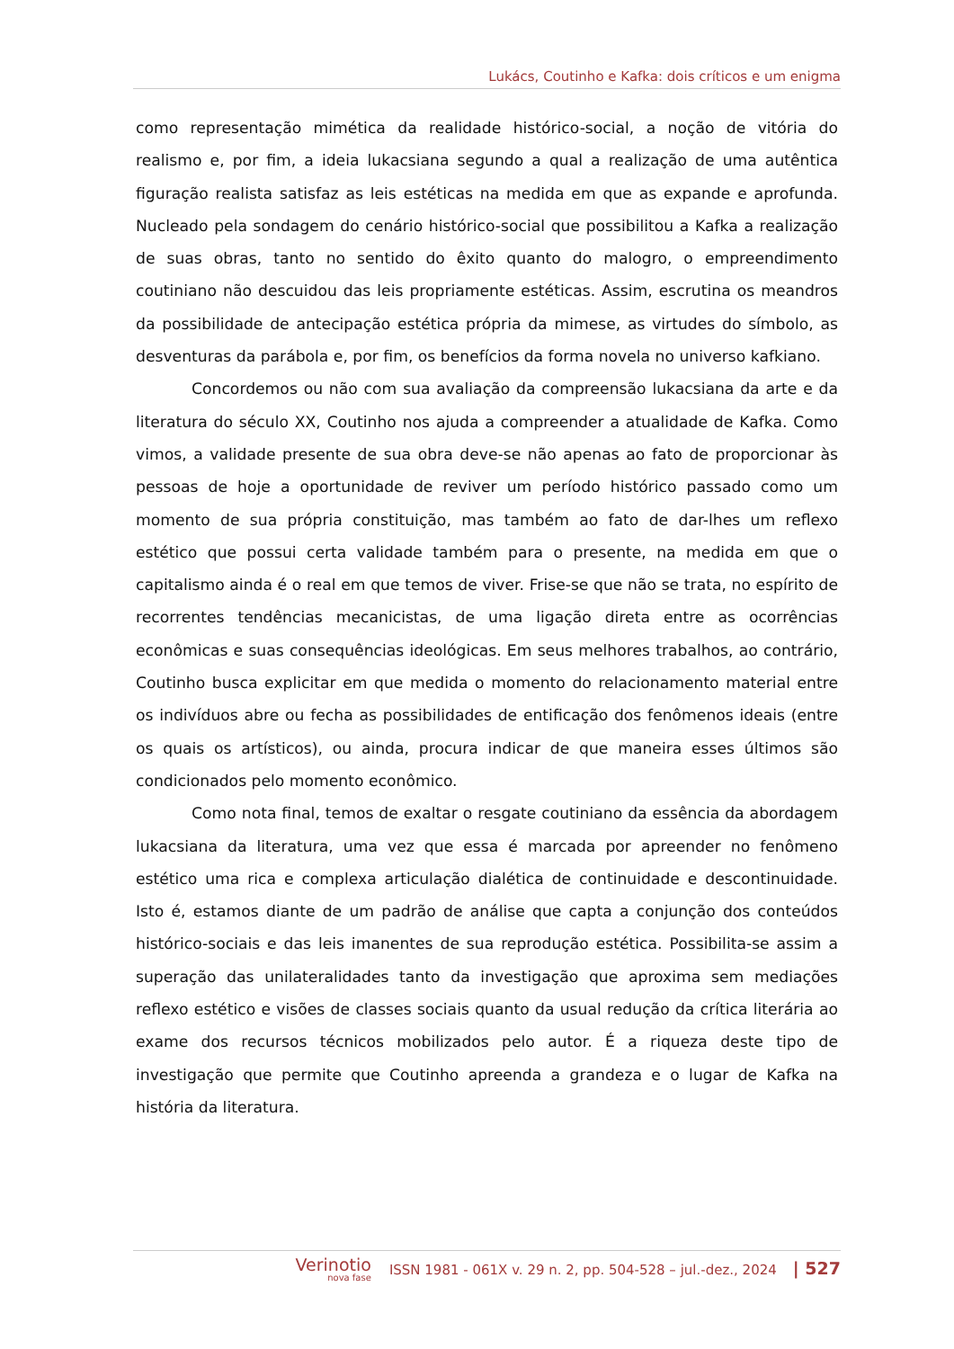Lukács, Coutinho e Kafka: dois críticos e um enigma
como representação mimética da realidade histórico-social, a noção de vitória do realismo e, por fim, a ideia lukacsiana segundo a qual a realização de uma autêntica figuração realista satisfaz as leis estéticas na medida em que as expande e aprofunda. Nucleado pela sondagem do cenário histórico-social que possibilitou a Kafka a realização de suas obras, tanto no sentido do êxito quanto do malogro, o empreendimento coutiniano não descuidou das leis propriamente estéticas. Assim, escrutina os meandros da possibilidade de antecipação estética própria da mimese, as virtudes do símbolo, as desventuras da parábola e, por fim, os benefícios da forma novela no universo kafkiano.
Concordemos ou não com sua avaliação da compreensão lukacsiana da arte e da literatura do século XX, Coutinho nos ajuda a compreender a atualidade de Kafka. Como vimos, a validade presente de sua obra deve-se não apenas ao fato de proporcionar às pessoas de hoje a oportunidade de reviver um período histórico passado como um momento de sua própria constituição, mas também ao fato de dar-lhes um reflexo estético que possui certa validade também para o presente, na medida em que o capitalismo ainda é o real em que temos de viver. Frise-se que não se trata, no espírito de recorrentes tendências mecanicistas, de uma ligação direta entre as ocorrências econômicas e suas consequências ideológicas. Em seus melhores trabalhos, ao contrário, Coutinho busca explicitar em que medida o momento do relacionamento material entre os indivíduos abre ou fecha as possibilidades de entificação dos fenômenos ideais (entre os quais os artísticos), ou ainda, procura indicar de que maneira esses últimos são condicionados pelo momento econômico.
Como nota final, temos de exaltar o resgate coutiniano da essência da abordagem lukacsiana da literatura, uma vez que essa é marcada por apreender no fenômeno estético uma rica e complexa articulação dialética de continuidade e descontinuidade. Isto é, estamos diante de um padrão de análise que capta a conjunção dos conteúdos histórico-sociais e das leis imanentes de sua reprodução estética. Possibilita-se assim a superação das unilateralidades tanto da investigação que aproxima sem mediações reflexo estético e visões de classes sociais quanto da usual redução da crítica literária ao exame dos recursos técnicos mobilizados pelo autor. É a riqueza deste tipo de investigação que permite que Coutinho apreenda a grandeza e o lugar de Kafka na história da literatura.
Verinotio
nova fase
ISSN 1981 - 061X v. 29 n. 2, pp. 504-528 – jul.-dez., 2024
| 527